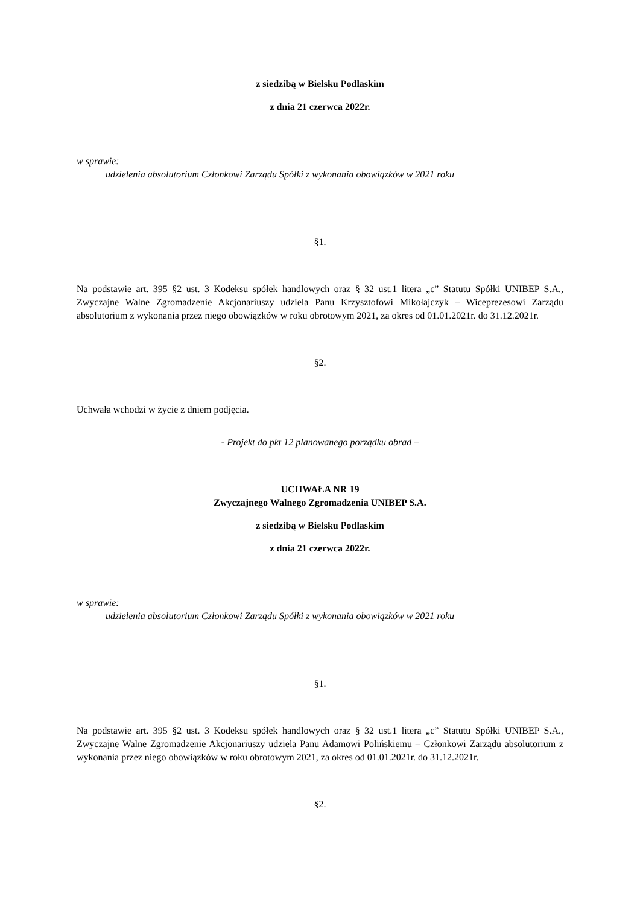z siedzibą w Bielsku Podlaskim
z dnia 21 czerwca 2022r.
w sprawie:
udzielenia absolutorium Członkowi Zarządu Spółki z wykonania obowiązków w 2021 roku
§1.
Na podstawie art. 395 §2 ust. 3 Kodeksu spółek handlowych oraz § 32 ust.1 litera „c” Statutu Spółki UNIBEP S.A., Zwyczajne Walne Zgromadzenie Akcjonariuszy udziela Panu Krzysztofowi Mikołajczyk – Wiceprezesowi Zarządu absolutorium z wykonania przez niego obowiązków w roku obrotowym 2021, za okres od 01.01.2021r. do 31.12.2021r.
§2.
Uchwała wchodzi w życie z dniem podjęcia.
- Projekt do pkt 12 planowanego porządku obrad –
UCHWAŁA NR 19
Zwyczajnego Walnego Zgromadzenia UNIBEP S.A.
z siedzibą w Bielsku Podlaskim
z dnia 21 czerwca 2022r.
w sprawie:
udzielenia absolutorium Członkowi Zarządu Spółki z wykonania obowiązków w 2021 roku
§1.
Na podstawie art. 395 §2 ust. 3 Kodeksu spółek handlowych oraz § 32 ust.1 litera „c” Statutu Spółki UNIBEP S.A., Zwyczajne Walne Zgromadzenie Akcjonariuszy udziela Panu Adamowi Polińskiemu – Członkowi Zarządu absolutorium z wykonania przez niego obowiązków w roku obrotowym 2021, za okres od 01.01.2021r. do 31.12.2021r.
§2.